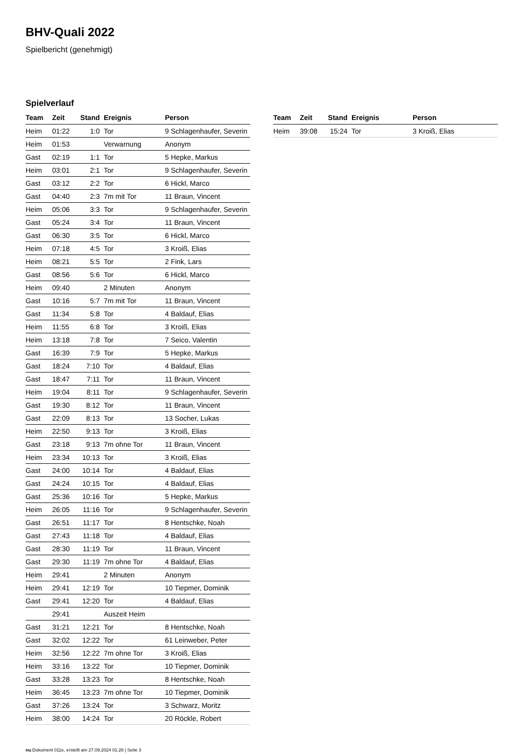BHV-Quali 2022
Spielbericht (genehmigt)
Spielverlauf
| Team | Zeit | Stand | Ereignis | Person |
| --- | --- | --- | --- | --- |
| Heim | 01:22 | 1:0 | Tor | 9 Schlagenhaufer, Severin |
| Heim | 01:53 | | Verwarnung | Anonym |
| Gast | 02:19 | 1:1 | Tor | 5 Hepke, Markus |
| Heim | 03:01 | 2:1 | Tor | 9 Schlagenhaufer, Severin |
| Gast | 03:12 | 2:2 | Tor | 6 Hickl, Marco |
| Gast | 04:40 | 2:3 | 7m mit Tor | 11 Braun, Vincent |
| Heim | 05:06 | 3:3 | Tor | 9 Schlagenhaufer, Severin |
| Gast | 05:24 | 3:4 | Tor | 11 Braun, Vincent |
| Gast | 06:30 | 3:5 | Tor | 6 Hickl, Marco |
| Heim | 07:18 | 4:5 | Tor | 3 Kroiß, Elias |
| Heim | 08:21 | 5:5 | Tor | 2 Fink, Lars |
| Gast | 08:56 | 5:6 | Tor | 6 Hickl, Marco |
| Heim | 09:40 | | 2 Minuten | Anonym |
| Gast | 10:16 | 5:7 | 7m mit Tor | 11 Braun, Vincent |
| Gast | 11:34 | 5:8 | Tor | 4 Baldauf, Elias |
| Heim | 11:55 | 6:8 | Tor | 3 Kroiß, Elias |
| Heim | 13:18 | 7:8 | Tor | 7 Seico, Valentin |
| Gast | 16:39 | 7:9 | Tor | 5 Hepke, Markus |
| Gast | 18:24 | 7:10 | Tor | 4 Baldauf, Elias |
| Gast | 18:47 | 7:11 | Tor | 11 Braun, Vincent |
| Heim | 19:04 | 8:11 | Tor | 9 Schlagenhaufer, Severin |
| Gast | 19:30 | 8:12 | Tor | 11 Braun, Vincent |
| Gast | 22:09 | 8:13 | Tor | 13 Socher, Lukas |
| Heim | 22:50 | 9:13 | Tor | 3 Kroiß, Elias |
| Gast | 23:18 | 9:13 | 7m ohne Tor | 11 Braun, Vincent |
| Heim | 23:34 | 10:13 | Tor | 3 Kroiß, Elias |
| Gast | 24:00 | 10:14 | Tor | 4 Baldauf, Elias |
| Gast | 24:24 | 10:15 | Tor | 4 Baldauf, Elias |
| Gast | 25:36 | 10:16 | Tor | 5 Hepke, Markus |
| Heim | 26:05 | 11:16 | Tor | 9 Schlagenhaufer, Severin |
| Gast | 26:51 | 11:17 | Tor | 8 Hentschke, Noah |
| Gast | 27:43 | 11:18 | Tor | 4 Baldauf, Elias |
| Gast | 28:30 | 11:19 | Tor | 11 Braun, Vincent |
| Gast | 29:30 | 11:19 | 7m ohne Tor | 4 Baldauf, Elias |
| Heim | 29:41 | | 2 Minuten | Anonym |
| Heim | 29:41 | 12:19 | Tor | 10 Tiepmer, Dominik |
| Gast | 29:41 | 12:20 | Tor | 4 Baldauf, Elias |
| | 29:41 | | Auszeit Heim | |
| Gast | 31:21 | 12:21 | Tor | 8 Hentschke, Noah |
| Gast | 32:02 | 12:22 | Tor | 61 Leinweber, Peter |
| Heim | 32:56 | 12:22 | 7m ohne Tor | 3 Kroiß, Elias |
| Heim | 33:16 | 13:22 | Tor | 10 Tiepmer, Dominik |
| Gast | 33:28 | 13:23 | Tor | 8 Hentschke, Noah |
| Heim | 36:45 | 13:23 | 7m ohne Tor | 10 Tiepmer, Dominik |
| Gast | 37:26 | 13:24 | Tor | 3 Schwarz, Moritz |
| Heim | 38:00 | 14:24 | Tor | 20 Röckle, Robert |
| Team | Zeit | Stand | Ereignis | Person |
| --- | --- | --- | --- | --- |
| Heim | 39:08 | 15:24 | Tor | 3 Kroiß, Elias |
nu.Dokument 011e, erstellt am 27.09.2024 01:28 | Seite 3